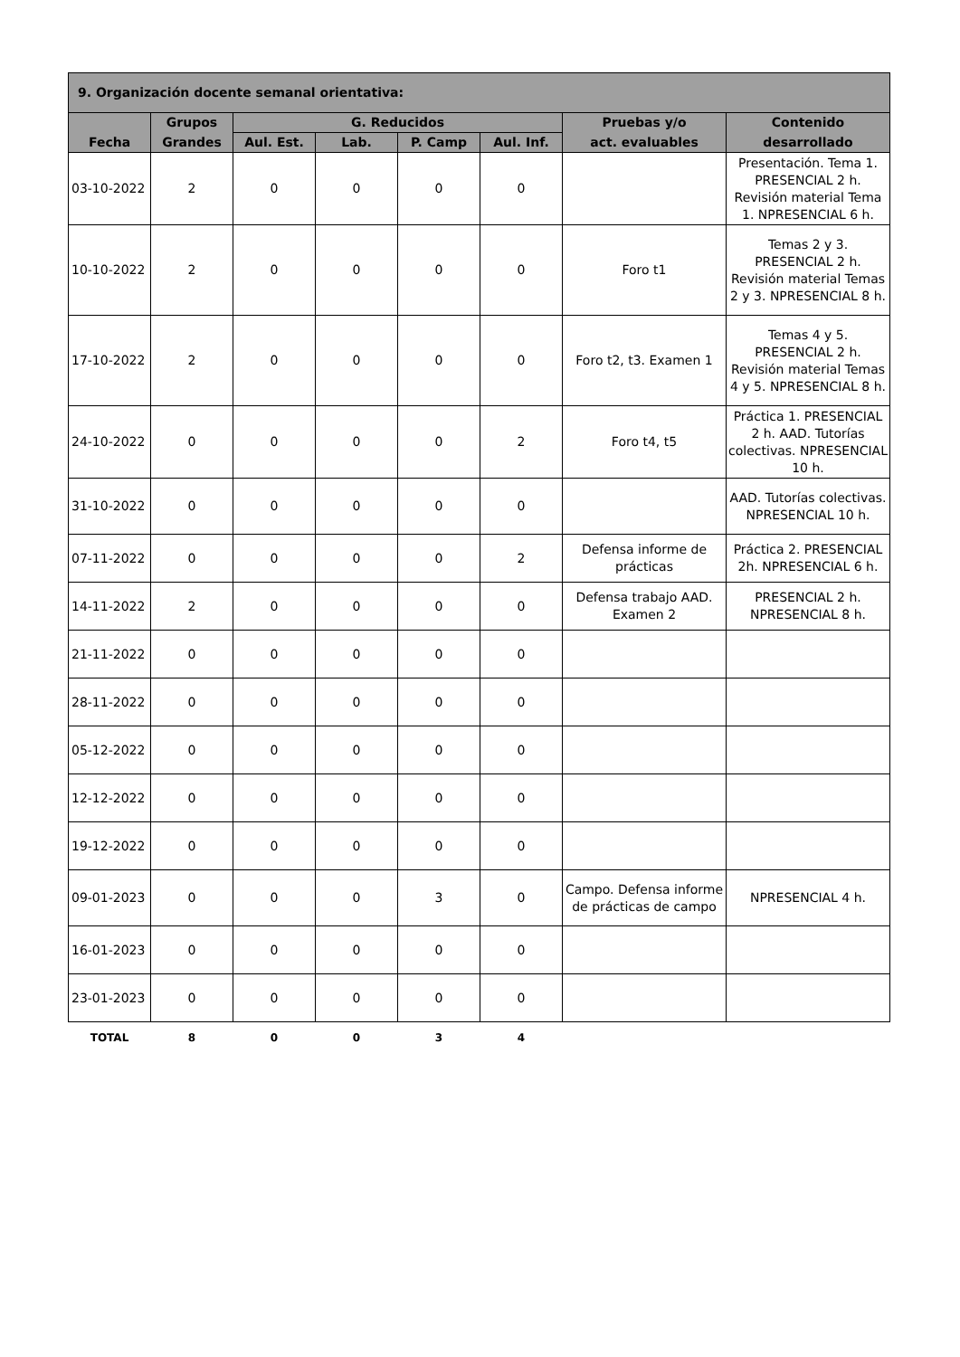| 9. Organización docente semanal orientativa: | | | | | | | |
| --- | --- | --- | --- | --- | --- | --- | --- |
| Fecha | Grupos | G. Reducidos | | | | Pruebas y/o | Contenido |
| | Grandes | Aul. Est. | Lab. | P. Camp | Aul. Inf. | act. evaluables | desarrollado |
| 03-10-2022 | 2 | 0 | 0 | 0 | 0 | | Presentación. Tema 1. PRESENCIAL 2 h. Revisión material Tema 1. NPRESENCIAL 6 h. |
| 10-10-2022 | 2 | 0 | 0 | 0 | 0 | Foro t1 | Temas 2 y 3. PRESENCIAL 2 h. Revisión material Temas 2 y 3. NPRESENCIAL 8 h. |
| 17-10-2022 | 2 | 0 | 0 | 0 | 0 | Foro t2, t3. Examen 1 | Temas 4 y 5. PRESENCIAL 2 h. Revisión material Temas 4 y 5. NPRESENCIAL 8 h. |
| 24-10-2022 | 0 | 0 | 0 | 0 | 2 | Foro t4, t5 | Práctica 1. PRESENCIAL 2 h. AAD. Tutorías colectivas. NPRESENCIAL 10 h. |
| 31-10-2022 | 0 | 0 | 0 | 0 | 0 | | AAD. Tutorías colectivas. NPRESENCIAL 10 h. |
| 07-11-2022 | 0 | 0 | 0 | 0 | 2 | Defensa informe de prácticas | Práctica 2. PRESENCIAL 2h. NPRESENCIAL 6 h. |
| 14-11-2022 | 2 | 0 | 0 | 0 | 0 | Defensa trabajo AAD. Examen 2 | PRESENCIAL 2 h. NPRESENCIAL 8 h. |
| 21-11-2022 | 0 | 0 | 0 | 0 | 0 | | |
| 28-11-2022 | 0 | 0 | 0 | 0 | 0 | | |
| 05-12-2022 | 0 | 0 | 0 | 0 | 0 | | |
| 12-12-2022 | 0 | 0 | 0 | 0 | 0 | | |
| 19-12-2022 | 0 | 0 | 0 | 0 | 0 | | |
| 09-01-2023 | 0 | 0 | 0 | 3 | 0 | Campo. Defensa informe de prácticas de campo | NPRESENCIAL 4 h. |
| 16-01-2023 | 0 | 0 | 0 | 0 | 0 | | |
| 23-01-2023 | 0 | 0 | 0 | 0 | 0 | | |
| TOTAL | 8 | 0 | 0 | 3 | 4 | | |